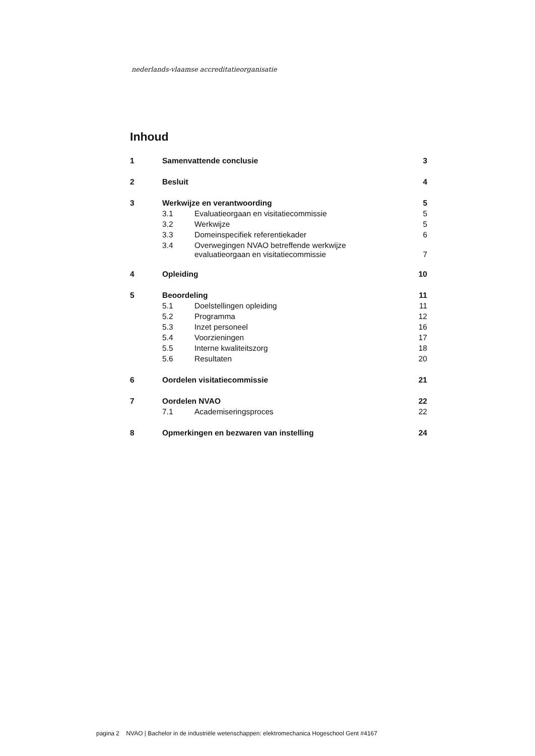nederlands-vlaamse accreditatieorganisatie
Inhoud
| 1 | Samenvattende conclusie | | 3 |
| 2 | Besluit | | 4 |
| 3 | Werkwijze en verantwoording | | 5 |
| | 3.1 | Evaluatieorgaan en visitatiecommissie | 5 |
| | 3.2 | Werkwijze | 5 |
| | 3.3 | Domeinspecifiek referentiekader | 6 |
| | 3.4 | Overwegingen NVAO betreffende werkwijze evaluatieorgaan en visitatiecommissie | 7 |
| 4 | Opleiding | | 10 |
| 5 | Beoordeling | | 11 |
| | 5.1 | Doelstellingen opleiding | 11 |
| | 5.2 | Programma | 12 |
| | 5.3 | Inzet personeel | 16 |
| | 5.4 | Voorzieningen | 17 |
| | 5.5 | Interne kwaliteitszorg | 18 |
| | 5.6 | Resultaten | 20 |
| 6 | Oordelen visitatiecommissie | | 21 |
| 7 | Oordelen NVAO | | 22 |
| | 7.1 | Academiseringsproces | 22 |
| 8 | Opmerkingen en bezwaren van instelling | | 24 |
pagina 2 NVAO | Bachelor in de industriële wetenschappen: elektromechanica Hogeschool Gent #4167